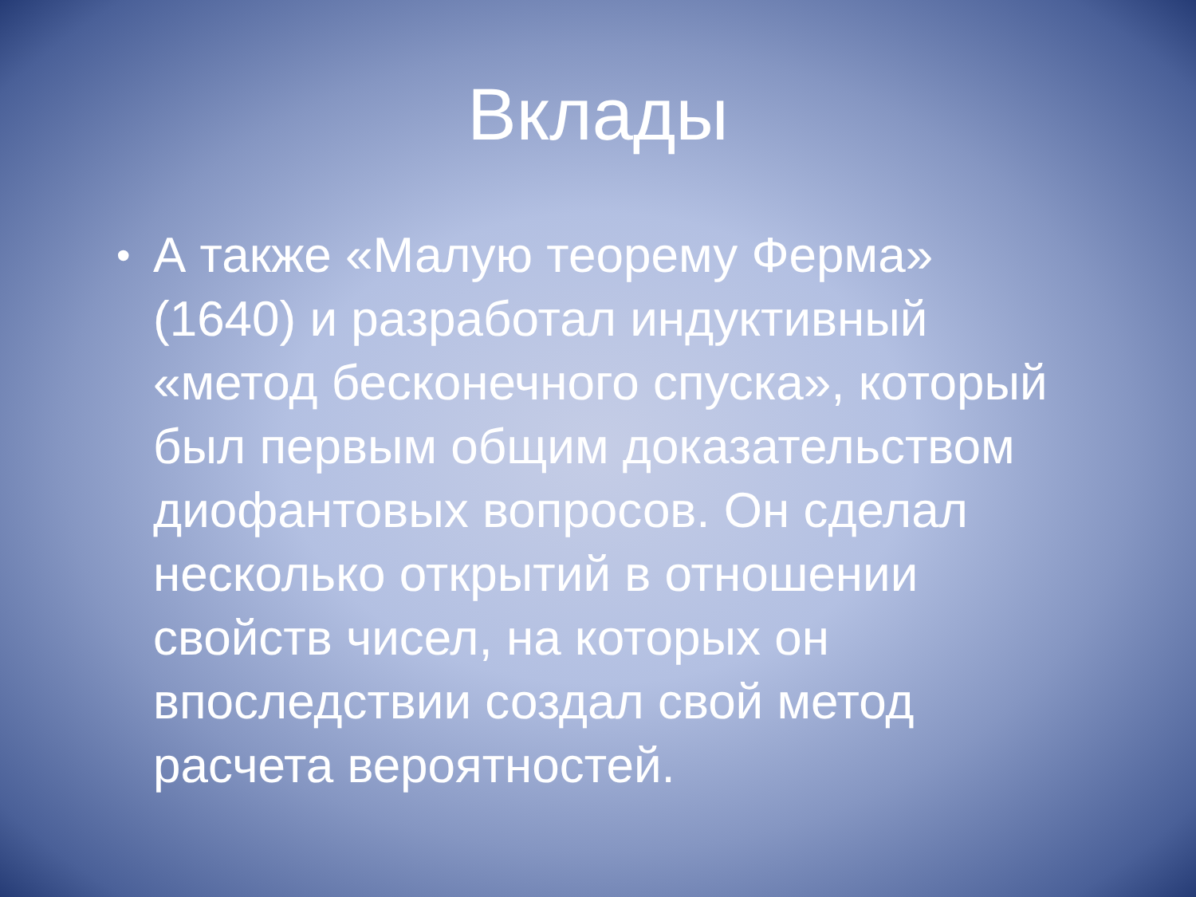Вклады
• А также «Малую теорему Ферма» (1640) и разработал индуктивный «метод бесконечного спуска», который был первым общим доказательством диофантовых вопросов. Он сделал несколько открытий в отношении свойств чисел, на которых он впоследствии создал свой метод расчета вероятностей.